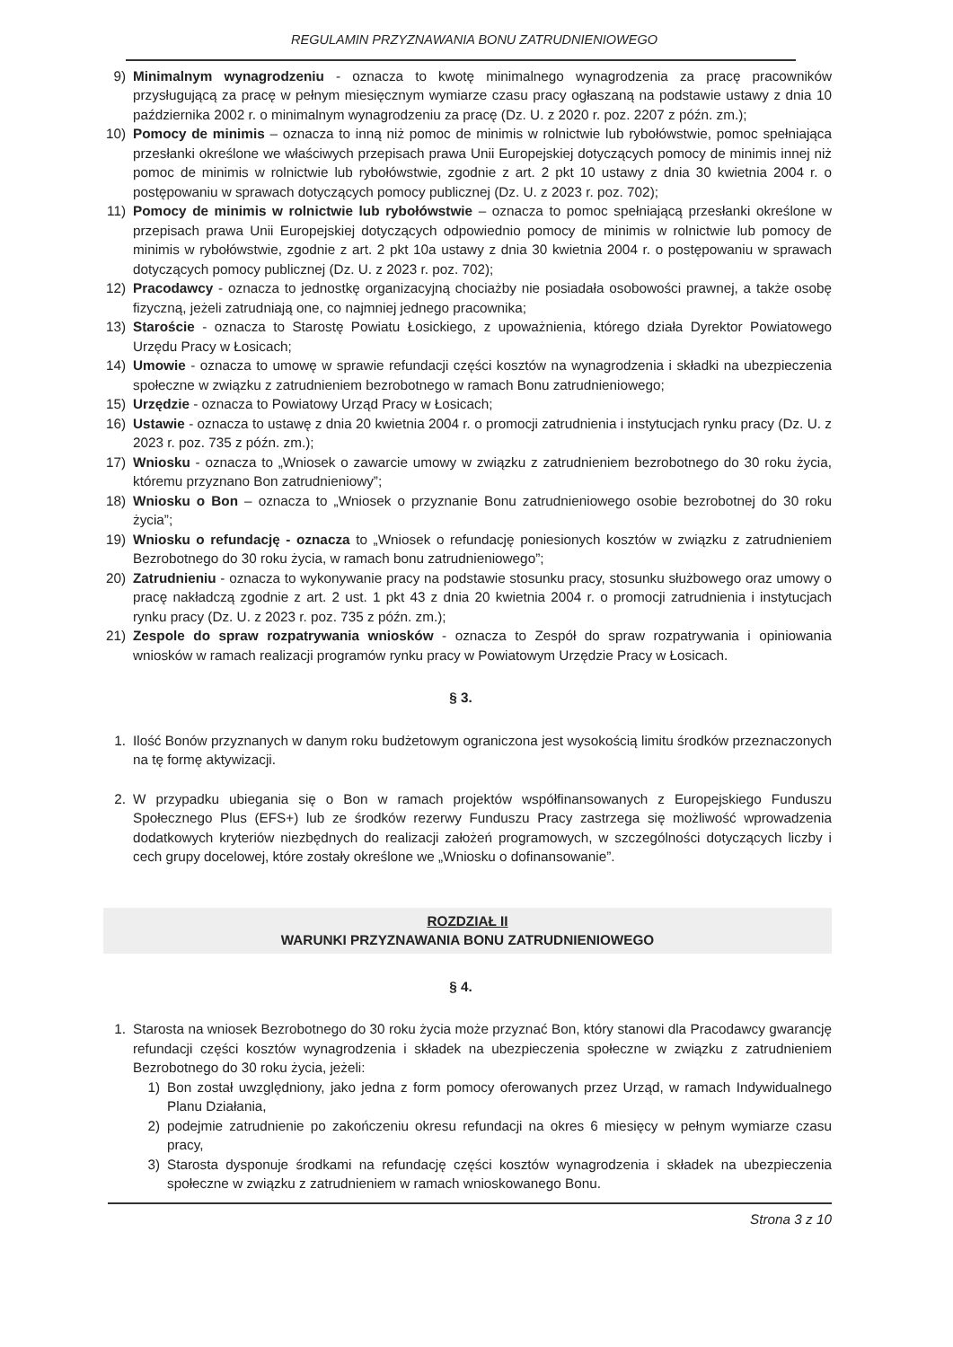REGULAMIN PRZYZNAWANIA BONU ZATRUDNIENIOWEGO
9) Minimalnym wynagrodzeniu - oznacza to kwotę minimalnego wynagrodzenia za pracę pracowników przysługującą za pracę w pełnym miesięcznym wymiarze czasu pracy ogłaszaną na podstawie ustawy z dnia 10 października 2002 r. o minimalnym wynagrodzeniu za pracę (Dz. U. z 2020 r. poz. 2207 z późn. zm.);
10) Pomocy de minimis – oznacza to inną niż pomoc de minimis w rolnictwie lub rybołówstwie, pomoc spełniająca przesłanki określone we właściwych przepisach prawa Unii Europejskiej dotyczących pomocy de minimis innej niż pomoc de minimis w rolnictwie lub rybołówstwie, zgodnie z art. 2 pkt 10 ustawy z dnia 30 kwietnia 2004 r. o postępowaniu w sprawach dotyczących pomocy publicznej (Dz. U. z 2023 r. poz. 702);
11) Pomocy de minimis w rolnictwie lub rybołówstwie – oznacza to pomoc spełniającą przesłanki określone w przepisach prawa Unii Europejskiej dotyczących odpowiednio pomocy de minimis w rolnictwie lub pomocy de minimis w rybołówstwie, zgodnie z art. 2 pkt 10a ustawy z dnia 30 kwietnia 2004 r. o postępowaniu w sprawach dotyczących pomocy publicznej (Dz. U. z 2023 r. poz. 702);
12) Pracodawcy - oznacza to jednostkę organizacyjną chociażby nie posiadała osobowości prawnej, a także osobę fizyczną, jeżeli zatrudniają one, co najmniej jednego pracownika;
13) Staroście - oznacza to Starostę Powiatu Łosickiego, z upoważnienia, którego działa Dyrektor Powiatowego Urzędu Pracy w Łosicach;
14) Umowie - oznacza to umowę w sprawie refundacji części kosztów na wynagrodzenia i składki na ubezpieczenia społeczne w związku z zatrudnieniem bezrobotnego w ramach Bonu zatrudnieniowego;
15) Urzędzie - oznacza to Powiatowy Urząd Pracy w Łosicach;
16) Ustawie - oznacza to ustawę z dnia 20 kwietnia 2004 r. o promocji zatrudnienia i instytucjach rynku pracy (Dz. U. z 2023 r. poz. 735 z późn. zm.);
17) Wniosku - oznacza to „Wniosek o zawarcie umowy w związku z zatrudnieniem bezrobotnego do 30 roku życia, któremu przyznano Bon zatrudnieniowy”;
18) Wniosku o Bon – oznacza to „Wniosek o przyznanie Bonu zatrudnieniowego osobie bezrobotnej do 30 roku życia”;
19) Wniosku o refundację - oznacza to „Wniosek o refundację poniesionych kosztów w związku z zatrudnieniem Bezrobotnego do 30 roku życia, w ramach bonu zatrudnieniowego”;
20) Zatrudnieniu - oznacza to wykonywanie pracy na podstawie stosunku pracy, stosunku służbowego oraz umowy o pracę nakładczą zgodnie z art. 2 ust. 1 pkt 43 z dnia 20 kwietnia 2004 r. o promocji zatrudnienia i instytucjach rynku pracy (Dz. U. z 2023 r. poz. 735 z późn. zm.);
21) Zespole do spraw rozpatrywania wniosków - oznacza to Zespół do spraw rozpatrywania i opiniowania wniosków w ramach realizacji programów rynku pracy w Powiatowym Urzędzie Pracy w Łosicach.
§ 3.
1. Ilość Bonów przyznanych w danym roku budżetowym ograniczona jest wysokością limitu środków przeznaczonych na tę formę aktywizacji.
2. W przypadku ubiegania się o Bon w ramach projektów współfinansowanych z Europejskiego Funduszu Społecznego Plus (EFS+) lub ze środków rezerwy Funduszu Pracy zastrzega się możliwość wprowadzenia dodatkowych kryteriów niezbędnych do realizacji założeń programowych, w szczególności dotyczących liczby i cech grupy docelowej, które zostały określone we „Wniosku o dofinansowanie”.
ROZDZIAŁ II
WARUNKI PRZYZNAWANIA BONU ZATRUDNIENIOWEGO
§ 4.
1. Starosta na wniosek Bezrobotnego do 30 roku życia może przyznać Bon, który stanowi dla Pracodawcy gwarancję refundacji części kosztów wynagrodzenia i składek na ubezpieczenia społeczne w związku z zatrudnieniem Bezrobotnego do 30 roku życia, jeżeli:
1) Bon został uwzględniony, jako jedna z form pomocy oferowanych przez Urząd, w ramach Indywidualnego Planu Działania,
2) podejmie zatrudnienie po zakończeniu okresu refundacji na okres 6 miesięcy w pełnym wymiarze czasu pracy,
3) Starosta dysponuje środkami na refundację części kosztów wynagrodzenia i składek na ubezpieczenia społeczne w związku z zatrudnieniem w ramach wnioskowanego Bonu.
Strona 3 z 10